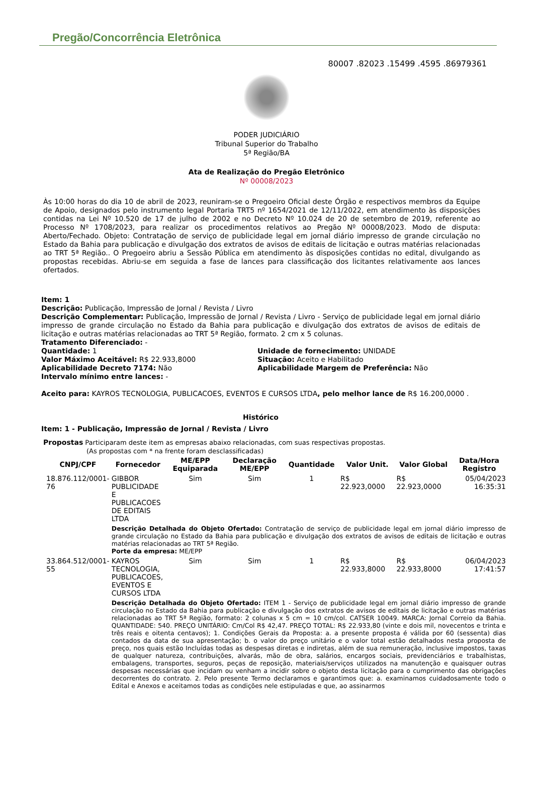Pregão/Concorrência Eletrônica
80007 .82023 .15499 .4595 .86979361
PODER JUDICIÁRIO
Tribunal Superior do Trabalho
5ª Região/BA
Ata de Realização do Pregão Eletrônico
Nº 00008/2023
Às 10:00 horas do dia 10 de abril de 2023, reuniram-se o Pregoeiro Oficial deste Órgão e respectivos membros da Equipe de Apoio, designados pelo instrumento legal Portaria TRT5 nº 1654/2021 de 12/11/2022, em atendimento às disposições contidas na Lei Nº 10.520 de 17 de julho de 2002 e no Decreto Nº 10.024 de 20 de setembro de 2019, referente ao Processo Nº 1708/2023, para realizar os procedimentos relativos ao Pregão Nº 00008/2023. Modo de disputa: Aberto/Fechado. Objeto: Contratação de serviço de publicidade legal em jornal diário impresso de grande circulação no Estado da Bahia para publicação e divulgação dos extratos de avisos de editais de licitação e outras matérias relacionadas ao TRT 5ª Região.. O Pregoeiro abriu a Sessão Pública em atendimento às disposições contidas no edital, divulgando as propostas recebidas. Abriu-se em seguida a fase de lances para classificação dos licitantes relativamente aos lances ofertados.
Item: 1
Descrição: Publicação, Impressão de Jornal / Revista / Livro
Descrição Complementar: Publicação, Impressão de Jornal / Revista / Livro - Serviço de publicidade legal em jornal diário impresso de grande circulação no Estado da Bahia para publicação e divulgação dos extratos de avisos de editais de licitação e outras matérias relacionadas ao TRT 5ª Região, formato. 2 cm x 5 colunas.
Tratamento Diferenciado: -
Quantidade: 1
Valor Máximo Aceitável: R$ 22.933,8000
Aplicabilidade Decreto 7174: Não
Intervalo mínimo entre lances: -
Unidade de fornecimento: UNIDADE
Situação: Aceito e Habilitado
Aplicabilidade Margem de Preferência: Não
Aceito para: KAYROS TECNOLOGIA, PUBLICACOES, EVENTOS E CURSOS LTDA, pelo melhor lance de R$ 16.200,0000 .
Histórico
Item: 1 - Publicação, Impressão de Jornal / Revista / Livro
Propostas Participaram deste item as empresas abaixo relacionadas, com suas respectivas propostas.
(As propostas com * na frente foram desclassificadas)
| CNPJ/CPF | Fornecedor | ME/EPP Equiparada | Declaração ME/EPP | Quantidade | Valor Unit. | Valor Global | Data/Hora Registro |
| --- | --- | --- | --- | --- | --- | --- | --- |
| 18.876.112/0001-76 | GIBBOR PUBLICIDADE E PUBLICACOES DE EDITAIS LTDA | Sim | Sim | 1 | R$ 22.923,0000 | R$ 22.923,0000 | 05/04/2023 16:35:31 |
| | Descrição Detalhada do Objeto Ofertado: Contratação de serviço de publicidade legal em jornal diário impresso de grande circulação no Estado da Bahia para publicação e divulgação dos extratos de avisos de editais de licitação e outras matérias relacionadas ao TRT 5ª Região. Porte da empresa: ME/EPP | | | | | | |
| 33.864.512/0001-55 | KAYROS TECNOLOGIA, PUBLICACOES, EVENTOS E CURSOS LTDA | Sim | Sim | 1 | R$ 22.933,8000 | R$ 22.933,8000 | 06/04/2023 17:41:57 |
| | Descrição Detalhada do Objeto Ofertado: ITEM 1 - Serviço de publicidade legal em jornal diário impresso de grande circulação no Estado da Bahia para publicação e divulgação dos extratos de avisos de editais de licitação e outras matérias relacionadas ao TRT 5ª Região, formato: 2 colunas x 5 cm = 10 cm/col. CATSER 10049. MARCA: Jornal Correio da Bahia. QUANTIDADE: 540. PREÇO UNITÁRIO: Cm/Col R$ 42,47. PREÇO TOTAL: R$ 22.933,80 (vinte e dois mil, novecentos e trinta e três reais e oitenta centavos); 1. Condições Gerais da Proposta: a. a presente proposta é válida por 60 (sessenta) dias contados da data de sua apresentação; b. o valor do preço unitário e o valor total estão detalhados nesta proposta de preço, nos quais estão Incluídas todas as despesas diretas e indiretas, além de sua remuneração, inclusive impostos, taxas de qualquer natureza, contribuições, alvarás, mão de obra, salários, encargos sociais, previdenciários e trabalhistas, embalagens, transportes, seguros, peças de reposição, materiais/serviços utilizados na manutenção e quaisquer outras despesas necessárias que incidam ou venham a incidir sobre o objeto desta licitação para o cumprimento das obrigações decorrentes do contrato. 2. Pelo presente Termo declaramos e garantimos que: a. examinamos cuidadosamente todo o Edital e Anexos e aceitamos todas as condições nele estipuladas e que, ao assinarmos | | | | | | |